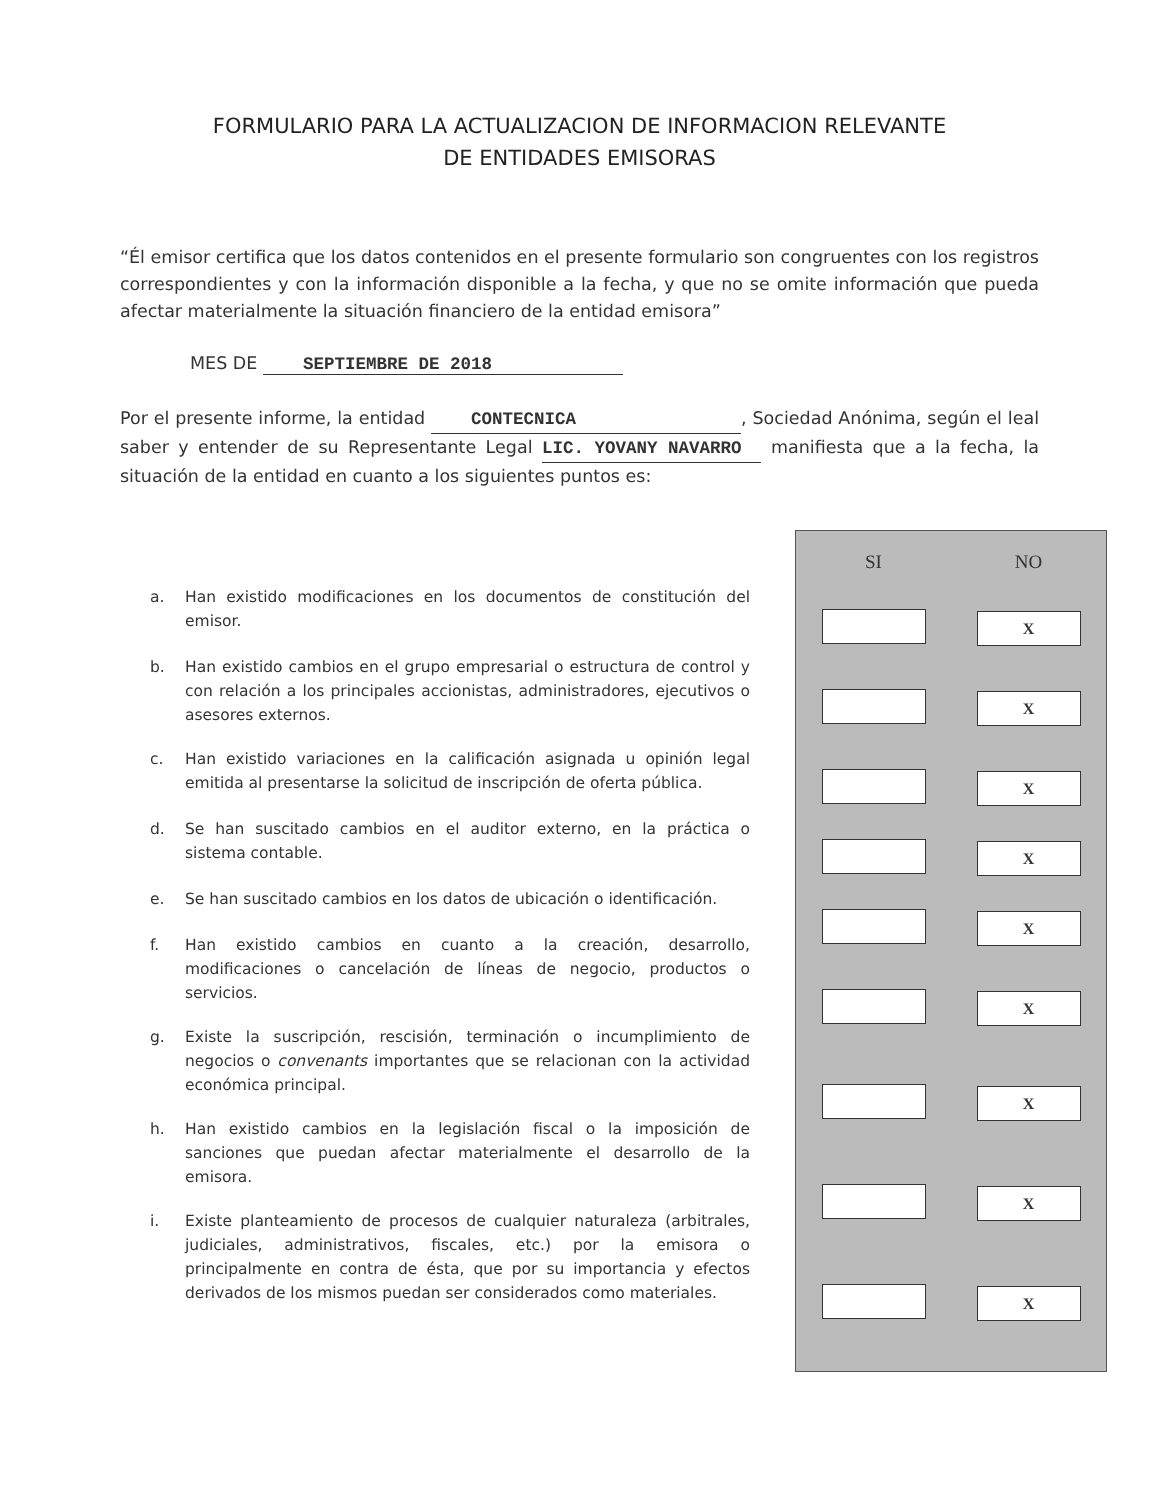FORMULARIO PARA LA ACTUALIZACION DE INFORMACION RELEVANTE
DE ENTIDADES EMISORAS
“Él emisor certifica que los datos contenidos en el presente formulario son congruentes con los registros correspondientes y con la información disponible a la fecha, y que no se omite información que pueda afectar materialmente la situación financiero de la entidad emisora”
MES DE SEPTIEMBRE DE 2018
Por el presente informe, la entidad CONTECNICA, Sociedad Anónima, según el leal saber y entender de su Representante Legal LIC. YOVANY NAVARRO manifiesta que a la fecha, la situación de la entidad en cuanto a los siguientes puntos es:
a. Han existido modificaciones en los documentos de constitución del emisor.
b. Han existido cambios en el grupo empresarial o estructura de control y con relación a los principales accionistas, administradores, ejecutivos o asesores externos.
c. Han existido variaciones en la calificación asignada u opinión legal emitida al presentarse la solicitud de inscripción de oferta pública.
d. Se han suscitado cambios en el auditor externo, en la práctica o sistema contable.
e. Se han suscitado cambios en los datos de ubicación o identificación.
f. Han existido cambios en cuanto a la creación, desarrollo, modificaciones o cancelación de líneas de negocio, productos o servicios.
g. Existe la suscripción, rescisión, terminación o incumplimiento de negocios o convenants importantes que se relacionan con la actividad económica principal.
h. Han existido cambios en la legislación fiscal o la imposición de sanciones que puedan afectar materialmente el desarrollo de la emisora.
i. Existe planteamiento de procesos de cualquier naturaleza (arbitrales, judiciales, administrativos, fiscales, etc.) por la emisora o principalmente en contra de ésta, que por su importancia y efectos derivados de los mismos puedan ser considerados como materiales.
| SI | NO |
| --- | --- |
| | X |
| | X |
| | X |
| | X |
| | X |
| | X |
| | X |
| | X |
| | X |